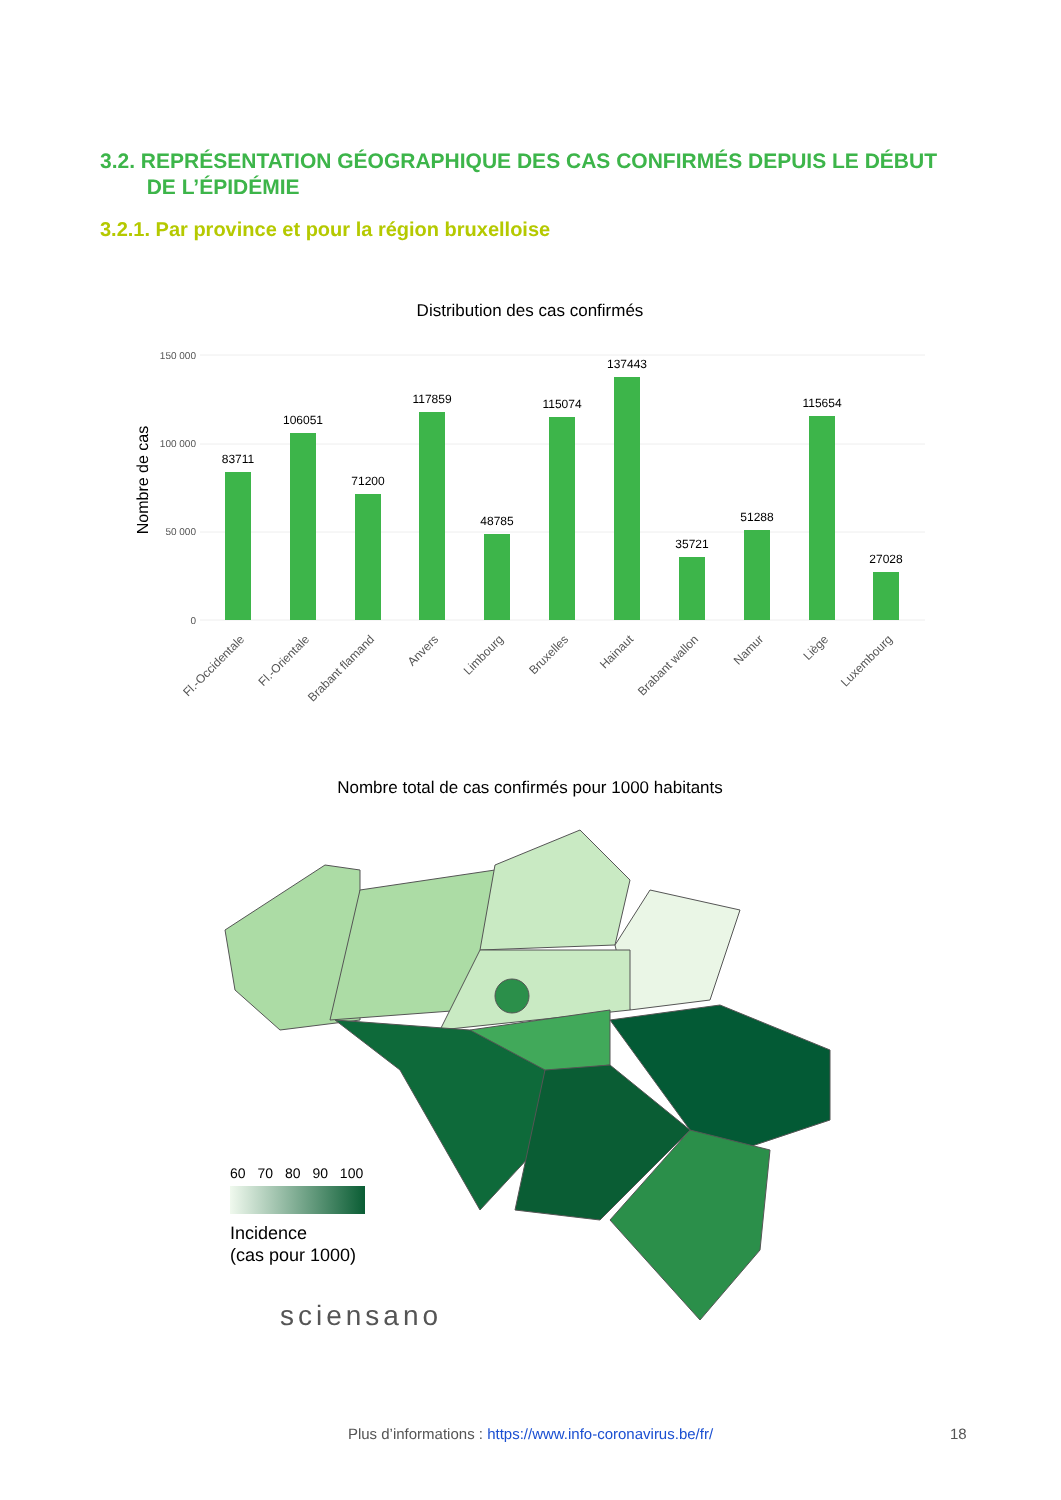3.2. REPRÉSENTATION GÉOGRAPHIQUE DES CAS CONFIRMÉS DEPUIS LE DÉBUT
DE L’ÉPIDÉMIE
3.2.1. Par province et pour la région bruxelloise
Distribution des cas confirmés
150 000
100 000
50 000
0
Nombre de cas
83711
106051
71200
117859
48785
115074
137443
35721
51288
115654
27028
Fl.-Occidentale
Fl.-Orientale
Brabant flamand
Anvers
Limbourg
Bruxelles
Hainaut
Brabant wallon
Namur
Liège
Luxembourg
Nombre total de cas confirmés pour 1000 habitants
60 70 80 90 100
Incidence
(cas pour 1000)
sciensano
Plus d’informations : https://www.info-coronavirus.be/fr/ 18